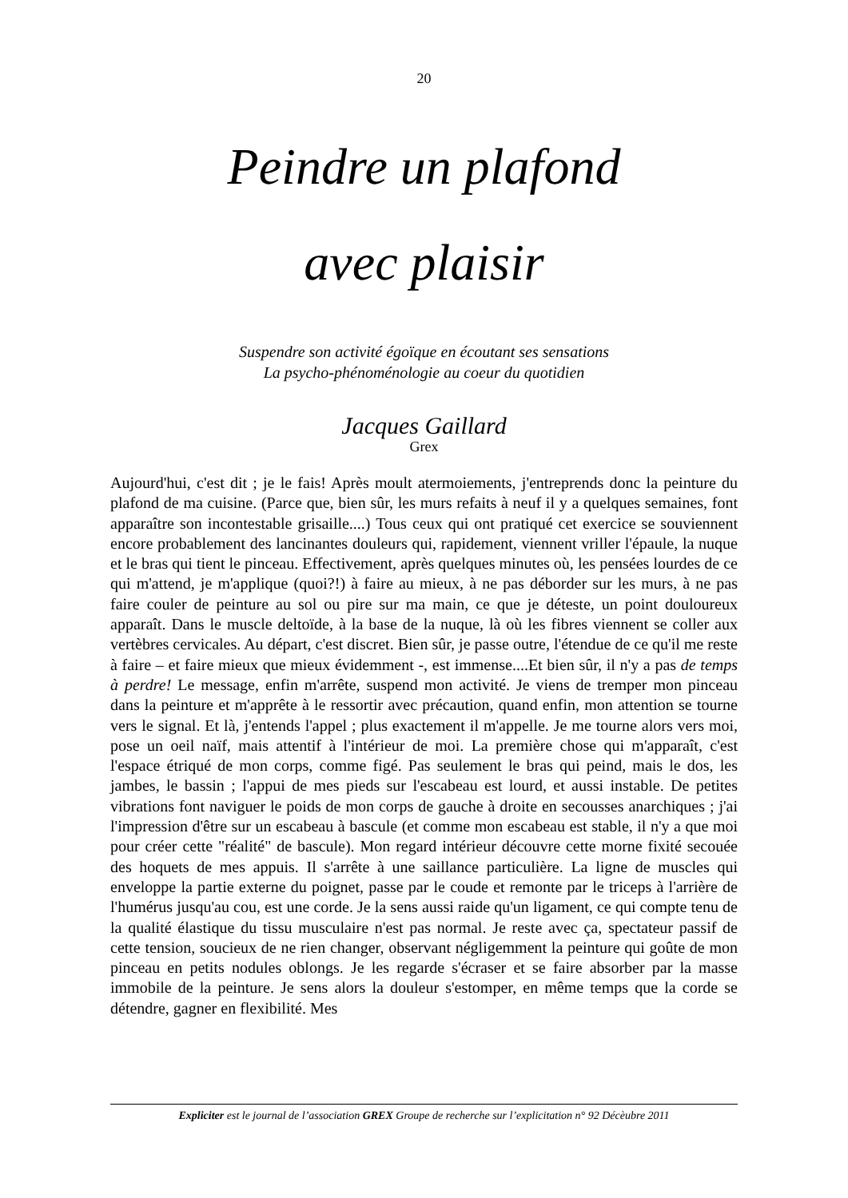20
Peindre un plafond
avec plaisir
Suspendre son activité égoïque en écoutant ses sensations
La psycho-phénoménologie au coeur du quotidien
Jacques Gaillard
Grex
Aujourd'hui, c'est dit ; je le fais! Après moult atermoiements, j'entreprends donc la peinture du plafond de ma cuisine. (Parce que, bien sûr, les murs refaits à neuf il y a quelques semaines, font apparaître son incontestable grisaille....) Tous ceux qui ont pratiqué cet exercice se souviennent encore probablement des lancinantes douleurs qui, rapidement, viennent vriller l'épaule, la nuque et le bras qui tient le pinceau. Effectivement, après quelques minutes où, les pensées lourdes de ce qui m'attend, je m'applique (quoi?!) à faire au mieux, à ne pas déborder sur les murs, à ne pas faire couler de peinture au sol ou pire sur ma main, ce que je déteste, un point douloureux apparaît. Dans le muscle deltoïde, à la base de la nuque, là où les fibres viennent se coller aux vertèbres cervicales. Au départ, c'est discret. Bien sûr, je passe outre, l'étendue de ce qu'il me reste à faire – et faire mieux que mieux évidemment -, est immense....Et bien sûr, il n'y a pas de temps à perdre! Le message, enfin m'arrête, suspend mon activité. Je viens de tremper mon pinceau dans la peinture et m'apprête à le ressortir avec précaution, quand enfin, mon attention se tourne vers le signal. Et là, j'entends l'appel ; plus exactement il m'appelle. Je me tourne alors vers moi, pose un oeil naïf, mais attentif à l'intérieur de moi. La première chose qui m'apparaît, c'est l'espace étriqué de mon corps, comme figé. Pas seulement le bras qui peind, mais le dos, les jambes, le bassin ; l'appui de mes pieds sur l'escabeau est lourd, et aussi instable. De petites vibrations font naviguer le poids de mon corps de gauche à droite en secousses anarchiques ; j'ai l'impression d'être sur un escabeau à bascule (et comme mon escabeau est stable, il n'y a que moi pour créer cette "réalité" de bascule). Mon regard intérieur découvre cette morne fixité secouée des hoquets de mes appuis. Il s'arrête à une saillance particulière. La ligne de muscles qui enveloppe la partie externe du poignet, passe par le coude et remonte par le triceps à l'arrière de l'humérus jusqu'au cou, est une corde. Je la sens aussi raide qu'un ligament, ce qui compte tenu de la qualité élastique du tissu musculaire n'est pas normal. Je reste avec ça, spectateur passif de cette tension, soucieux de ne rien changer, observant négligemment la peinture qui goûte de mon pinceau en petits nodules oblongs. Je les regarde s'écraser et se faire absorber par la masse immobile de la peinture. Je sens alors la douleur s'estomper, en même temps que la corde se détendre, gagner en flexibilité. Mes
Expliciter est le journal de l’association GREX Groupe de recherche sur l’explicitation n° 92 Décèubre 2011